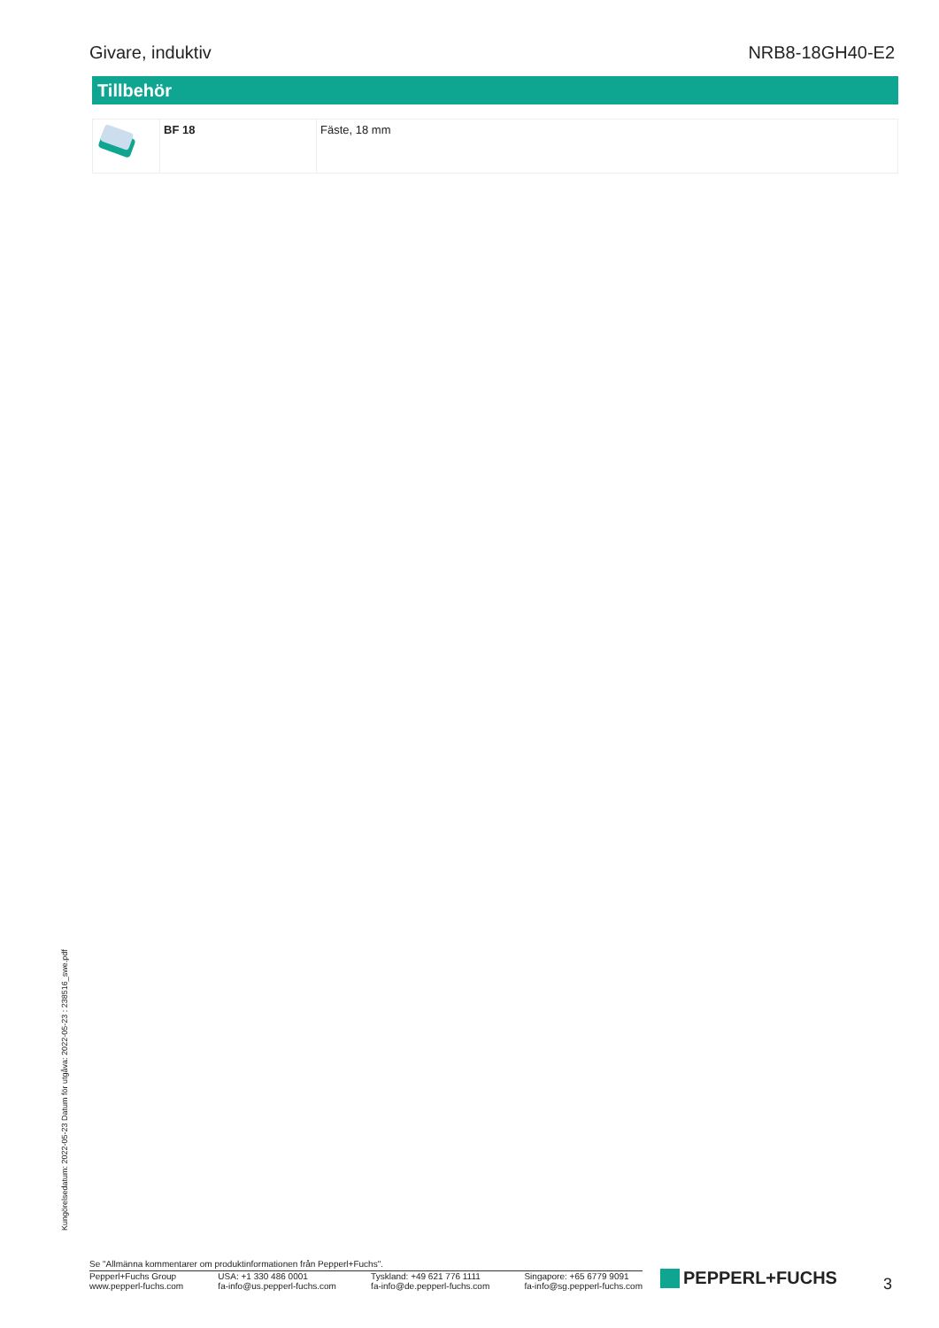Givare, induktiv NRB8-18GH40-E2
Tillbehör
| | BF 18 | Fäste, 18 mm |
Kungörelsedatum: 2022-05-23 Datum för utgåva: 2022-05-23 : 238516_swe.pdf
Se "Allmänna kommentarer om produktinformationen från Pepperl+Fuchs".
Pepperl+Fuchs Group
www.pepperl-fuchs.com
USA: +1 330 486 0001
fa-info@us.pepperl-fuchs.com
Tyskland: +49 621 776 1111
fa-info@de.pepperl-fuchs.com
Singapore: +65 6779 9091
fa-info@sg.pepperl-fuchs.com
PEPPERL+FUCHS 3